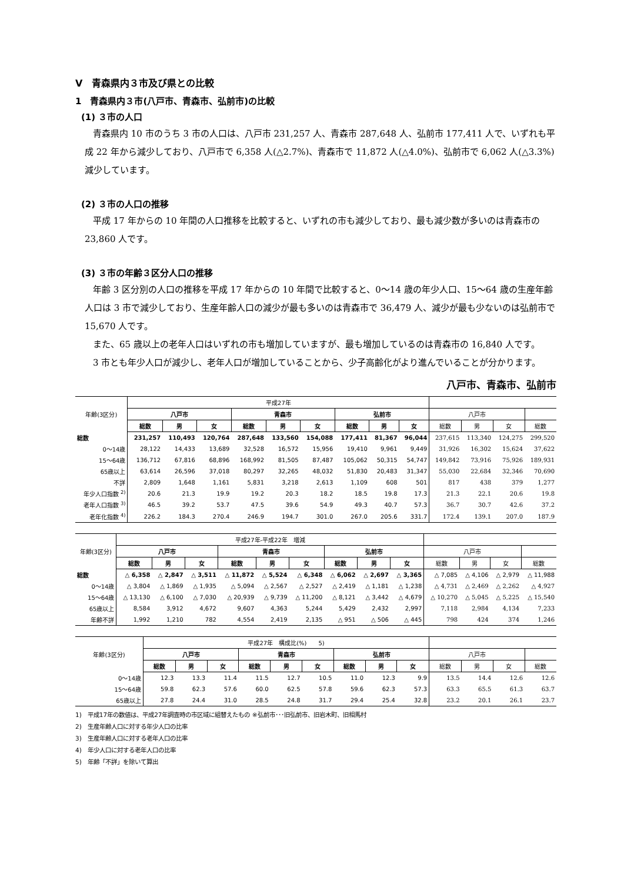Ⅴ　青森県内３市及び県との比較
1　青森県内３市(八戸市、青森市、弘前市)の比較
(1) ３市の人口
青森県内 10 市のうち 3 市の人口は、八戸市 231,257 人、青森市 287,648 人、弘前市 177,411 人で、いずれも平成 22 年から減少しており、八戸市で 6,358 人(△2.7%)、青森市で 11,872 人(△4.0%)、弘前市で 6,062 人(△3.3%)減少しています。
(2) ３市の人口の推移
平成 17 年からの 10 年間の人口推移を比較すると、いずれの市も減少しており、最も減少数が多いのは青森市の 23,860 人です。
(3) ３市の年齢３区分人口の推移
年齢 3 区分別の人口の推移を平成 17 年からの 10 年間で比較すると、0～14 歳の年少人口、15～64 歳の生産年齢人口は 3 市で減少しており、生産年齢人口の減少が最も多いのは青森市で 36,479 人、減少が最も少ないのは弘前市で 15,670 人です。
また、65 歳以上の老年人口はいずれの市も増加していますが、最も増加しているのは青森市の 16,840 人です。
3 市とも年少人口が減少し、老年人口が増加していることから、少子高齢化がより進んでいることが分かります。
八戸市、青森市、弘前市
| 年齢(3区分) | 平成27年 | | | | | | | | | | | | |
| --- | --- | --- | --- | --- | --- | --- | --- | --- | --- | --- | --- | --- | --- |
| | 八戸市 | | | 青森市 | | | 弘前市 | | | 八戸市 | | | |
| | 総数 | 男 | 女 | 総数 | 男 | 女 | 総数 | 男 | 女 | 総数 | 男 | 女 | 総数 |
| 総数 | 231,257 | 110,493 | 120,764 | 287,648 | 133,560 | 154,088 | 177,411 | 81,367 | 96,044 | 237,615 | 113,340 | 124,275 | 299,520 |
| 0～14歳 | 28,122 | 14,433 | 13,689 | 32,528 | 16,572 | 15,956 | 19,410 | 9,961 | 9,449 | 31,926 | 16,302 | 15,624 | 37,622 |
| 15～64歳 | 136,712 | 67,816 | 68,896 | 168,992 | 81,505 | 87,487 | 105,062 | 50,315 | 54,747 | 149,842 | 73,916 | 75,926 | 189,931 |
| 65歳以上 | 63,614 | 26,596 | 37,018 | 80,297 | 32,265 | 48,032 | 51,830 | 20,483 | 31,347 | 55,030 | 22,684 | 32,346 | 70,690 |
| 不詳 | 2,809 | 1,648 | 1,161 | 5,831 | 3,218 | 2,613 | 1,109 | 608 | 501 | 817 | 438 | 379 | 1,277 |
| 年少人口指数 <sup>2)</sup> | 20.6 | 21.3 | 19.9 | 19.2 | 20.3 | 18.2 | 18.5 | 19.8 | 17.3 | 21.3 | 22.1 | 20.6 | 19.8 |
| 老年人口指数 <sup>3)</sup> | 46.5 | 39.2 | 53.7 | 47.5 | 39.6 | 54.9 | 49.3 | 40.7 | 57.3 | 36.7 | 30.7 | 42.6 | 37.2 |
| 老年化指数 <sup>4)</sup> | 226.2 | 184.3 | 270.4 | 246.9 | 194.7 | 301.0 | 267.0 | 205.6 | 331.7 | 172.4 | 139.1 | 207.0 | 187.9 |
| 年齢(3区分) | 平成27年-平成22年 増減 | | | | | | | | | | | | |
| --- | --- | --- | --- | --- | --- | --- | --- | --- | --- | --- | --- | --- | --- |
| | 八戸市 | | | 青森市 | | | 弘前市 | | | 八戸市 | | | |
| | 総数 | 男 | 女 | 総数 | 男 | 女 | 総数 | 男 | 女 | 総数 | 男 | 女 | 総数 |
| 総数 | △ 6,358 | △ 2,847 | △ 3,511 | △ 11,872 | △ 5,524 | △ 6,348 | △ 6,062 | △ 2,697 | △ 3,365 | △ 7,085 | △ 4,106 | △ 2,979 | △ 11,988 |
| 0～14歳 | △ 3,804 | △ 1,869 | △ 1,935 | △ 5,094 | △ 2,567 | △ 2,527 | △ 2,419 | △ 1,181 | △ 1,238 | △ 4,731 | △ 2,469 | △ 2,262 | △ 4,927 |
| 15～64歳 | △ 13,130 | △ 6,100 | △ 7,030 | △ 20,939 | △ 9,739 | △ 11,200 | △ 8,121 | △ 3,442 | △ 4,679 | △ 10,270 | △ 5,045 | △ 5,225 | △ 15,540 |
| 65歳以上 | 8,584 | 3,912 | 4,672 | 9,607 | 4,363 | 5,244 | 5,429 | 2,432 | 2,997 | 7,118 | 2,984 | 4,134 | 7,233 |
| 年齢不詳 | 1,992 | 1,210 | 782 | 4,554 | 2,419 | 2,135 | △ 951 | △ 506 | △ 445 | 798 | 424 | 374 | 1,246 |
| 年齢(3区分) | 平成27年 構成比(%) 5) | | | | | | | | | | | | |
| --- | --- | --- | --- | --- | --- | --- | --- | --- | --- | --- | --- | --- | --- |
| | 八戸市 | | | 青森市 | | | 弘前市 | | | 八戸市 | | | |
| | 総数 | 男 | 女 | 総数 | 男 | 女 | 総数 | 男 | 女 | 総数 | 男 | 女 | 総数 |
| 0～14歳 | 12.3 | 13.3 | 11.4 | 11.5 | 12.7 | 10.5 | 11.0 | 12.3 | 9.9 | 13.5 | 14.4 | 12.6 | 12.6 |
| 15～64歳 | 59.8 | 62.3 | 57.6 | 60.0 | 62.5 | 57.8 | 59.6 | 62.3 | 57.3 | 63.3 | 65.5 | 61.3 | 63.7 |
| 65歳以上 | 27.8 | 24.4 | 31.0 | 28.5 | 24.8 | 31.7 | 29.4 | 25.4 | 32.8 | 23.2 | 20.1 | 26.1 | 23.7 |
1)　平成17年の数値は、平成27年調査時の市区域に組替えたもの ※弘前市･･･旧弘前市、旧岩木町、旧相馬村
2)　生産年齢人口に対する年少人口の比率
3)　生産年齢人口に対する老年人口の比率
4)　年少人口に対する老年人口の比率
5)　年齢「不詳」を除いて算出